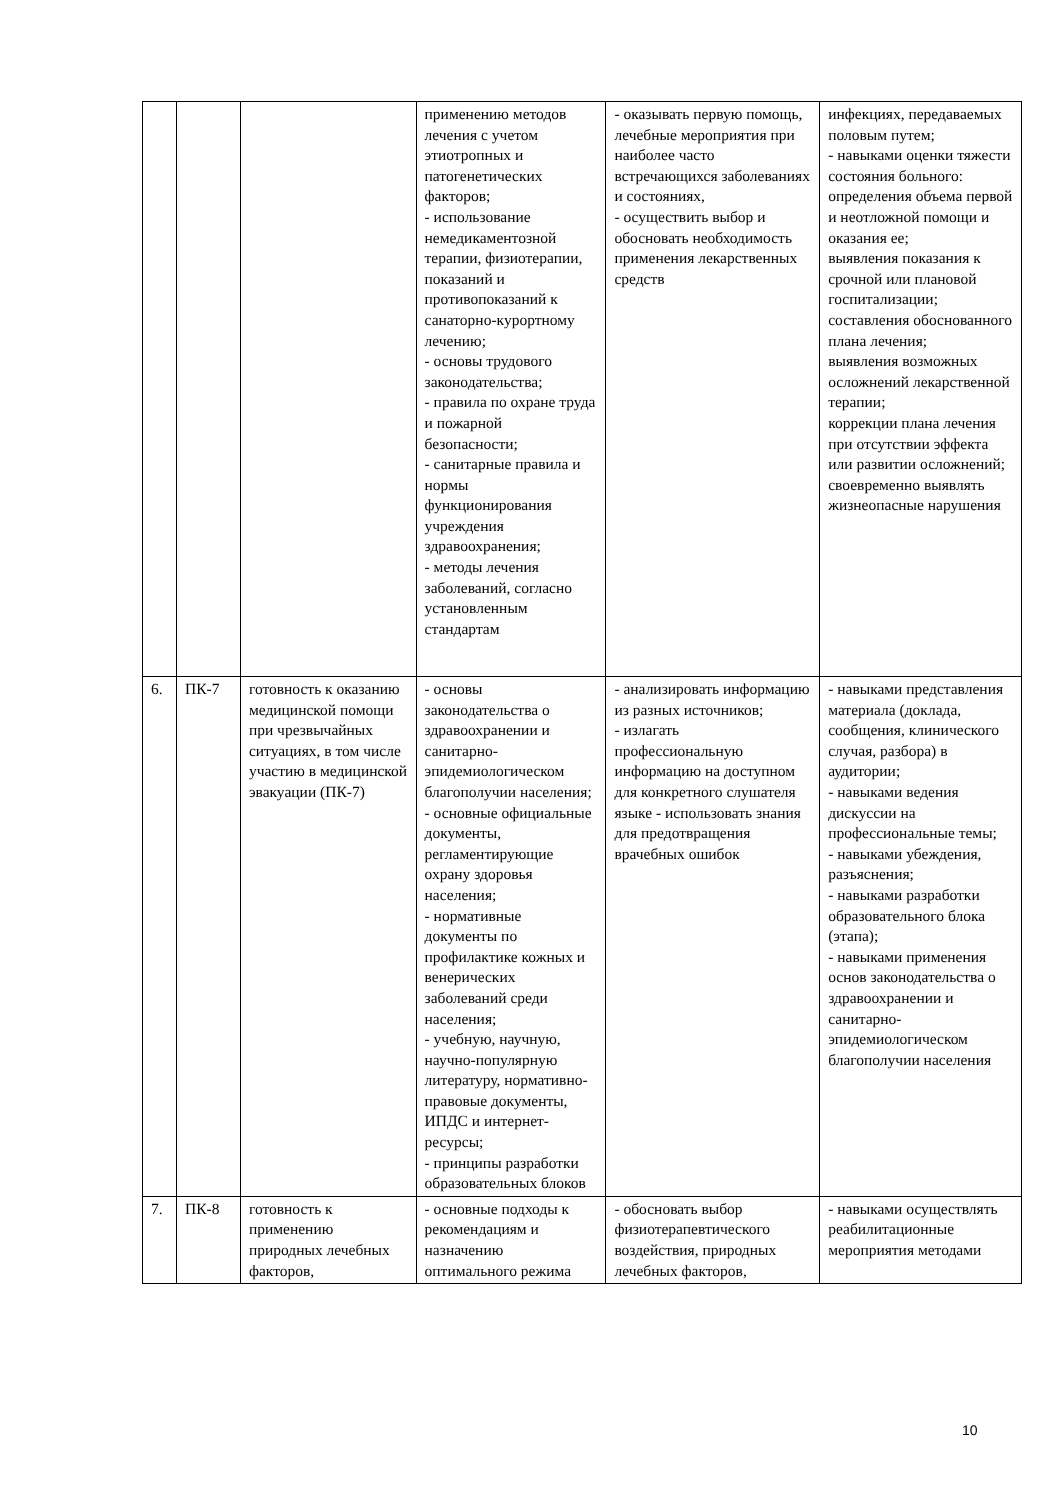| | | | применению методов лечения с учетом этиотропных и патогенетических факторов; - использование немедикаментозной терапии, физиотерапии, показаний и противопоказаний к санаторно-курортному лечению; - основы трудового законодательства; - правила по охране труда и пожарной безопасности; - санитарные правила и нормы функционирования учреждения здравоохранения; - методы лечения заболеваний, согласно установленным стандартам | - оказывать первую помощь, лечебные мероприятия при наиболее часто встречающихся заболеваниях и состояниях, - осуществить выбор и обосновать необходимость применения лекарственных средств | инфекциях, передаваемых половым путем; - навыками оценки тяжести состояния больного: определения объема первой и неотложной помощи и оказания ее; выявления показания к срочной или плановой госпитализации; составления обоснованного плана лечения; выявления возможных осложнений лекарственной терапии; коррекции плана лечения при отсутствии эффекта или развитии осложнений; своевременно выявлять жизнеопасные нарушения |
| 6. | ПК-7 | готовность к оказанию медицинской помощи при чрезвычайных ситуациях, в том числе участию в медицинской эвакуации (ПК-7) | - основы законодательства о здравоохранении и санитарно-эпидемиологическом благополучии населения; - основные официальные документы, регламентирующие охрану здоровья населения; - нормативные документы по профилактике кожных и венерических заболеваний среди населения; - учебную, научную, научно-популярную литературу, нормативно-правовые документы, ИПДС и интернет-ресурсы; - принципы разработки образовательных блоков | - анализировать информацию из разных источников; - излагать профессиональную информацию на доступном для конкретного слушателя языке - использовать знания для предотвращения врачебных ошибок | - навыками представления материала (доклада, сообщения, клинического случая, разбора) в аудитории; - навыками ведения дискуссии на профессиональные темы; - навыками убеждения, разъяснения; - навыками разработки образовательного блока (этапа); - навыками применения основ законодательства о здравоохранении и санитарно-эпидемиологическом благополучии населения |
| 7. | ПК-8 | готовность к применению природных лечебных факторов, | - основные подходы к рекомендациям и назначению оптимального режима | - обосновать выбор физиотерапевтического воздействия, природных лечебных факторов, | - навыками осуществлять реабилитационные мероприятия методами |
10